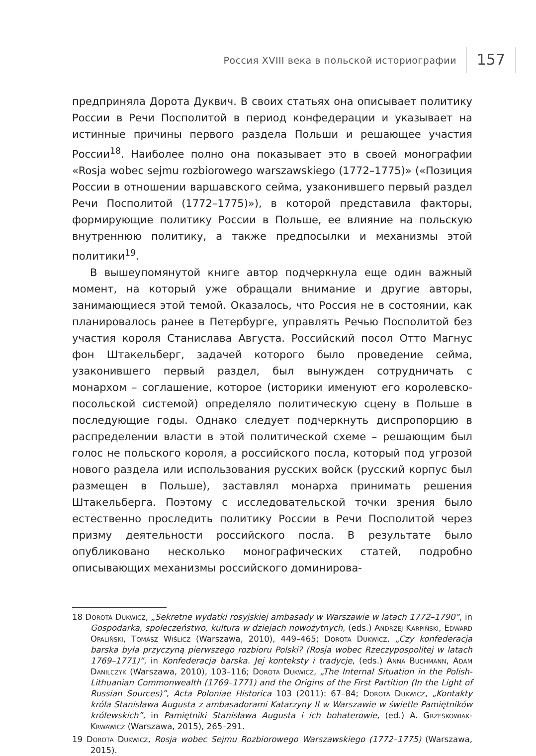Россия XVIII века в польской историографии
157
предприняла Дорота Дуквич. В своих статьях она описывает политику России в Речи Посполитой в период конфедерации и указывает на истинные причины первого раздела Польши и решающее участия России<sup>18</sup>. Наиболее полно она показывает это в своей монографии «Rosja wobec sejmu rozbiorowego warszawskiego (1772–1775)» («Позиция России в отношении варшавского сейма, узаконившего первый раздел Речи Посполитой (1772–1775)»), в которой представила факторы, формирующие политику России в Польше, ее влияние на польскую внутреннюю политику, а также предпосылки и механизмы этой политики<sup>19</sup>.
В вышеупомянутой книге автор подчеркнула еще один важный момент, на который уже обращали внимание и другие авторы, занимающиеся этой темой. Оказалось, что Россия не в состоянии, как планировалось ранее в Петербурге, управлять Речью Посполитой без участия короля Станислава Августа. Российский посол Отто Магнус фон Штакельберг, задачей которого было проведение сейма, узаконившего первый раздел, был вынужден сотрудничать с монархом – соглашение, которое (историки именуют его королевско-посольской системой) определяло политическую сцену в Польше в последующие годы. Однако следует подчеркнуть диспропорцию в распределении власти в этой политической схеме – решающим был голос не польского короля, а российского посла, который под угрозой нового раздела или использования русских войск (русский корпус был размещен в Польше), заставлял монарха принимать решения Штакельберга. Поэтому с исследовательской точки зрения было естественно проследить политику России в Речи Посполитой через призму деятельности российского посла. В результате было опубликовано несколько монографических статей, подробно описывающих механизмы российского доминирова-
18 Dorota Dukwicz, „Sekretne wydatki rosyjskiej ambasady w Warszawie w latach 1772–1790”, in Gospodarka, społeczeństwo, kultura w dziejach nowożytnych, (eds.) Andrzej Karpiński, Edward Opaliński, Tomasz Wiślicz (Warszawa, 2010), 449–465; Dorota Dukwicz, „Czy konfederacja barska była przyczyną pierwszego rozbioru Polski? (Rosja wobec Rzeczypospolitej w latach 1769–1771)”, in Konfederacja barska. Jej konteksty i tradycje, (eds.) Anna Buchmann, Adam Danilczyk (Warszawa, 2010), 103–116; Dorota Dukwicz, „The Internal Situation in the Polish-Lithuanian Commonwealth (1769–1771) and the Origins of the First Partition (In the Light of Russian Sources)”, Acta Poloniae Historica 103 (2011): 67–84; Dorota Dukwicz, „Kontakty króla Stanisława Augusta z ambasadorami Katarzyny II w Warszawie w świetle Pamiętników królewskich”, in Pamiętniki Stanisława Augusta i ich bohaterowie, (ed.) A. Grześkowiak-Krwawicz (Warszawa, 2015), 265–291.
19 Dorota Dukwicz, Rosja wobec Sejmu Rozbiorowego Warszawskiego (1772–1775) (Warszawa, 2015).